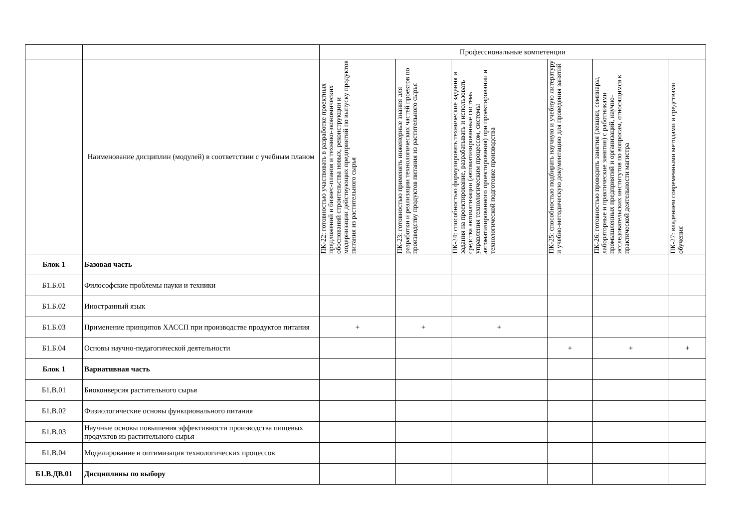| | | Профессиональные компетенции | | | | | |
| | Наименование дисциплин (модулей) в соответствии с учебным планом | ПК-22: готовностью участвовать в разработке проектных предложений и бизнес-планов и технико-экономических обоснований строительства новых, реконструкции и модернизации действующих предприятий по выпуску продуктов питания из растительного сырья | ПК-23: готовностью применять инженерные знания для разработки и реализации технологических частей проектов по производству продуктов питания из растительного сырья | ПК-24: способностью формулировать технические задания и задания на проектирование, разрабатывать и использовать средства автоматизации (автоматизированные системы управления технологическим процессом, системы автоматизированного проектирования) при проектировании и технологической подготовке производства | ПК-25: способностью подбирать научную и учебную литературу и учебно-методическую документацию для проведения занятий | ПК-26: готовностью проводить занятия (лекции, семинары, лабораторные и практические занятия) с работниками промышленных предприятий и организаций, научно-исследовательских институтов по вопросам, относящимся к практической деятельности магистра | ПК-27: владением современными методами и средствами обучения |
| Блок 1 | Базовая часть | | | | | | |
| Б1.Б.01 | Философские проблемы науки и техники | | | | | | |
| Б1.Б.02 | Иностранный язык | | | | | | |
| Б1.Б.03 | Применение принципов ХАССП при производстве продуктов питания | + | + | + | | | |
| Б1.Б.04 | Основы научно-педагогической деятельности | | | | + | + | + |
| Блок 1 | Вариативная часть | | | | | | |
| Б1.В.01 | Биоконверсия растительного сырья | | | | | | |
| Б1.В.02 | Физиологические основы функционального питания | | | | | | |
| Б1.В.03 | Научные основы повышения эффективности производства пищевых продуктов из растительного сырья | | | | | | |
| Б1.В.04 | Моделирование и оптимизация технологических процессов | | | | | | |
| Б1.В.ДВ.01 | Дисциплины по выбору | | | | | | |